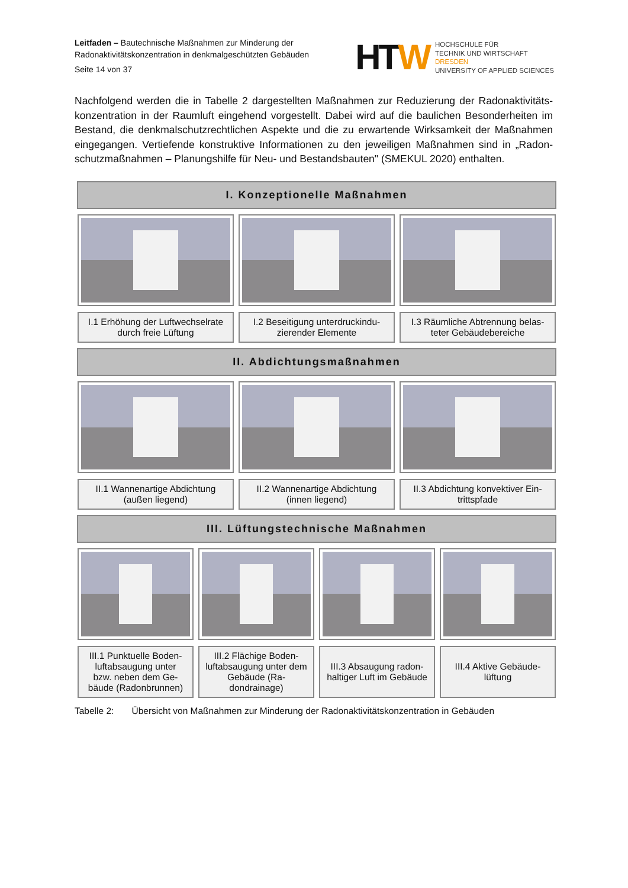Leitfaden – Bautechnische Maßnahmen zur Minderung der
Radonaktivitätskonzentration in denkmalgeschützten Gebäuden
Seite 14 von 37
HTW
HOCHSCHULE FÜR
TECHNIK UND WIRTSCHAFT
DRESDEN
UNIVERSITY OF APPLIED SCIENCES
Nachfolgend werden die in Tabelle 2 dargestellten Maßnahmen zur Reduzierung der Radonaktivitäts­konzentration in der Raumluft eingehend vorgestellt. Dabei wird auf die baulichen Besonderheiten im Bestand, die denkmalschutzrechtlichen Aspekte und die zu erwartende Wirksamkeit der Maßnahmen eingegangen. Vertiefende konstruktive Informationen zu den jeweiligen Maßnahmen sind in „Radon­schutzmaßnahmen – Planungshilfe für Neu- und Bestandsbauten" (SMEKUL 2020) enthalten.
| I. Konzeptionelle Maßnahmen |
| --- |
| I.1 Erhöhung der Luftwechsel­rate durch freie Lüftung I.2 Beseitigung unterdruckindu­zierender Elemente I.3 Räumliche Abtrennung belas­teter Gebäudebereiche |
| II. Abdichtungsmaßnahmen |
| II.1 Wannenartige Abdichtung (außen liegend) II.2 Wannenartige Abdichtung (innen liegend) II.3 Abdichtung konvektiver Ein­trittspfade |
| III. Lüftungstechnische Maßnahmen |
| III.1 Punktuelle Boden­luftabsaugung unter bzw. neben dem Ge­bäude (Radonbrunnen) III.2 Flächige Boden­luftabsaugung unter dem Gebäude (Ra­dondrainage) III.3 Absaugung radon­haltiger Luft im Ge­bäude III.4 Aktive Gebäude­lüftung |
Tabelle 2: Übersicht von Maßnahmen zur Minderung der Radonaktivitätskonzentration in Gebäuden